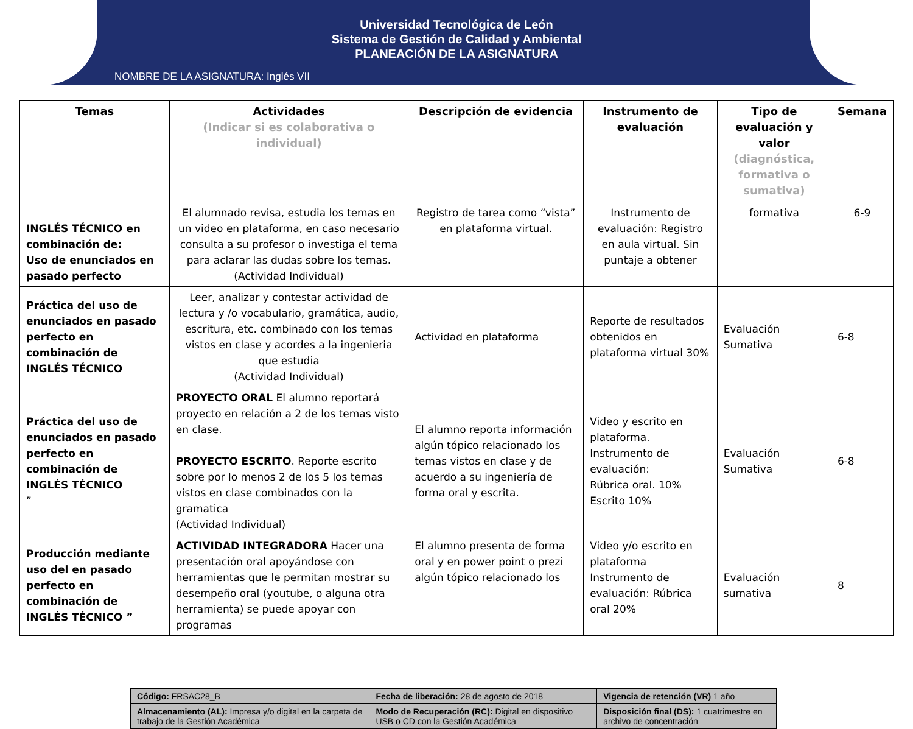Universidad Tecnológica de León
Sistema de Gestión de Calidad y Ambiental
PLANEACIÓN DE LA ASIGNATURA
NOMBRE DE LA ASIGNATURA: Inglés VII
| Temas | Actividades (Indicar si es colaborativa o individual) | Descripción de evidencia | Instrumento de evaluación | Tipo de evaluación y valor (diagnóstica, formativa o sumativa) | Semana |
| --- | --- | --- | --- | --- | --- |
| INGLÉS TÉCNICO en combinación de: Uso de enunciados en pasado perfecto | El alumnado revisa, estudia los temas en un video en plataforma, en caso necesario consulta a su profesor o investiga el tema para aclarar las dudas sobre los temas. (Actividad Individual) | Registro de tarea como “vista” en plataforma virtual. | Instrumento de evaluación: Registro en aula virtual. Sin puntaje a obtener | formativa | 6-9 |
| Práctica del uso de enunciados en pasado perfecto en combinación de INGLÉS TÉCNICO | Leer, analizar y contestar actividad de lectura y /o vocabulario, gramática, audio, escritura, etc. combinado con los temas vistos en clase y acordes a la ingenieria que estudia (Actividad Individual) | Actividad en plataforma | Reporte de resultados obtenidos en plataforma virtual 30% | Evaluación Sumativa | 6-8 |
| Práctica del uso de enunciados en pasado perfecto en combinación de INGLÉS TÉCNICO ” | PROYECTO ORAL El alumno reportará proyecto en relación a 2 de los temas visto en clase. PROYECTO ESCRITO . Reporte escrito sobre por lo menos 2 de los 5 los temas vistos en clase combinados con la gramatica (Actividad Individual) | El alumno reporta información algún tópico relacionado los temas vistos en clase y de acuerdo a su ingeniería de forma oral y escrita. | Video y escrito en plataforma. Instrumento de evaluación: Rúbrica oral. 10% Escrito 10% | Evaluación Sumativa | 6-8 |
| Producción mediante uso del en pasado perfecto en combinación de INGLÉS TÉCNICO ” | ACTIVIDAD INTEGRADORA Hacer una presentación oral apoyándose con herramientas que le permitan mostrar su desempeño oral (youtube, o alguna otra herramienta) se puede apoyar con programas | El alumno presenta de forma oral y en power point o prezi algún tópico relacionado los | Video y/o escrito en plataforma Instrumento de evaluación: Rúbrica oral 20% | Evaluación sumativa | 8 |
| Código: FRSAC28_B | Fecha de liberación: 28 de agosto de 2018 | Vigencia de retención (VR) 1 año |
| Almacenamiento (AL): Impresa y/o digital en la carpeta de trabajo de la Gestión Académica | Modo de Recuperación (RC): .Digital en dispositivo USB o CD con la Gestión Académica | Disposición final (DS): 1 cuatrimestre en archivo de concentración |